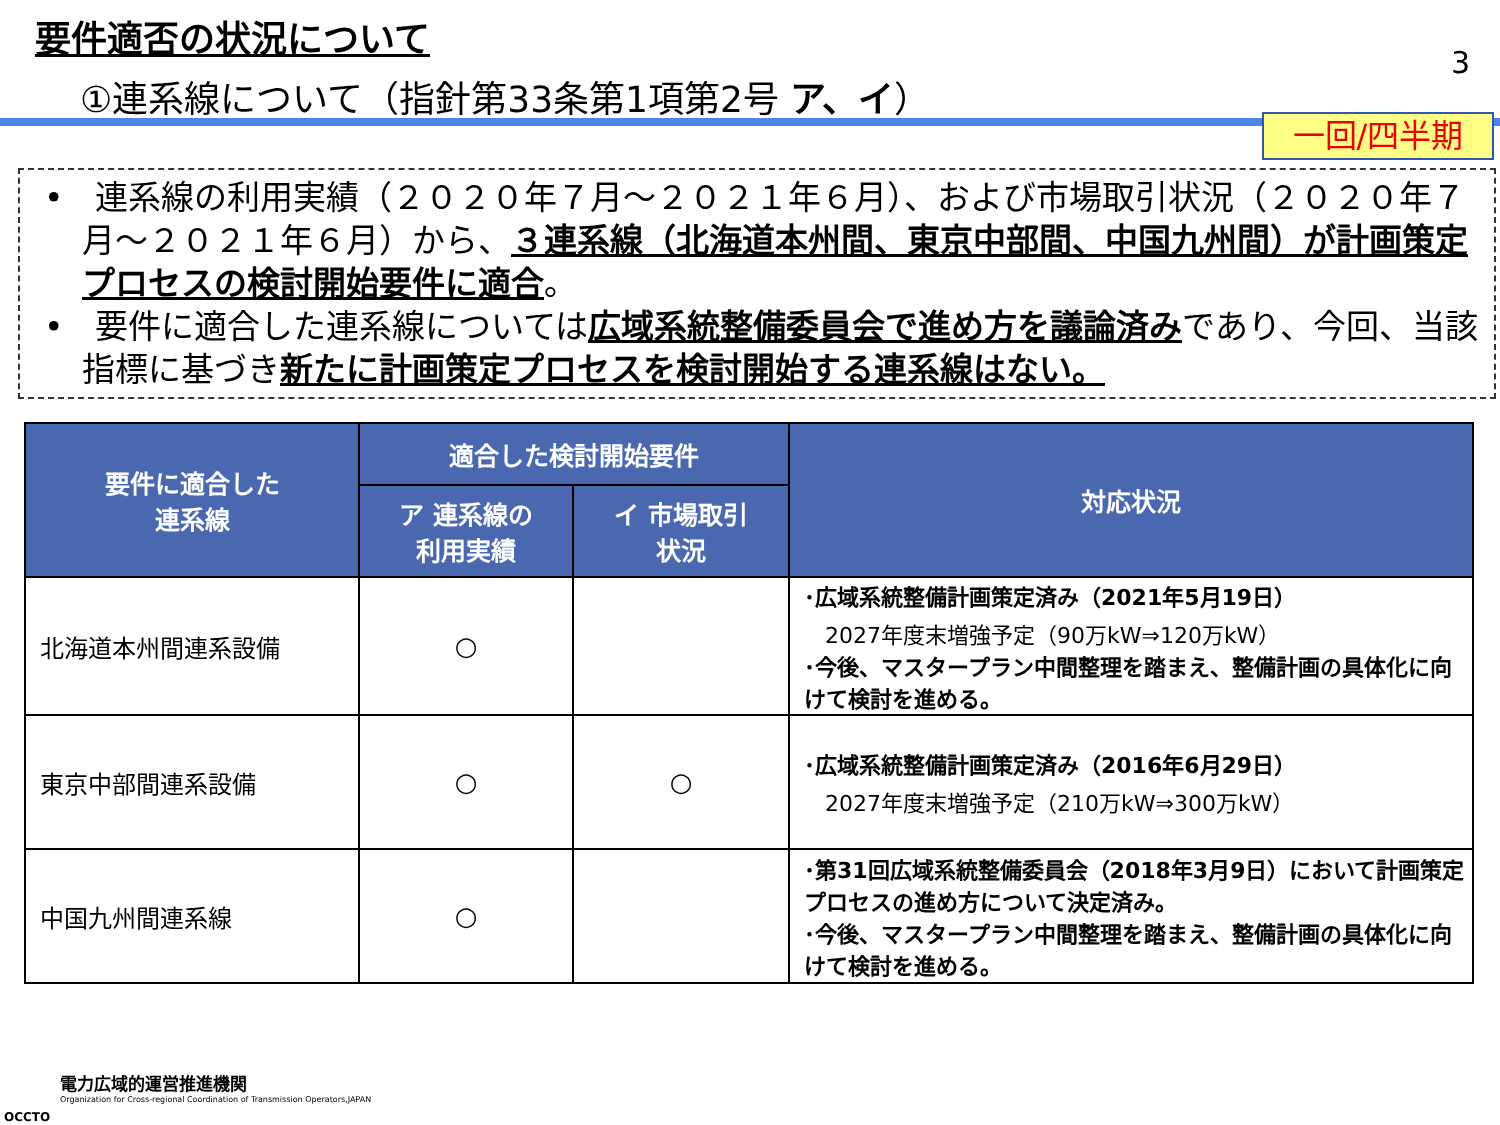要件適否の状況について
①連系線について（指針第33条第1項第2号 ア、イ）
3
一回/四半期
• 連系線の利用実績（２０２０年７月～２０２１年６月）、および市場取引状況（２０２０年７月～２０２１年６月）から、３連系線（北海道本州間、東京中部間、中国九州間）が計画策定プロセスの検討開始要件に適合。
• 要件に適合した連系線については広域系統整備委員会で進め方を議論済みであり、今回、当該指標に基づき新たに計画策定プロセスを検討開始する連系線はない。
| 要件に適合した 連系線 | 適合した検討開始要件 | | 対応状況 |
| --- | --- | --- | --- |
| | ア 連系線の 利用実績 | イ 市場取引 状況 | |
| 北海道本州間連系設備 | ○ | | ･広域系統整備計画策定済み（2021年5月19日） 2027年度末増強予定（90万kW⇒120万kW） ･今後、マスタープラン中間整理を踏まえ、整備計画の具体化に向けて検討を進める。 |
| 東京中部間連系設備 | ○ | ○ | ･広域系統整備計画策定済み（2016年6月29日） 2027年度末増強予定（210万kW⇒300万kW） |
| 中国九州間連系線 | ○ | | ･第31回広域系統整備委員会（2018年3月9日）において計画策定プロセスの進め方について決定済み。 ･今後、マスタープラン中間整理を踏まえ、整備計画の具体化に向けて検討を進める。 |
電力広域的運営推進機関
Organization for Cross-regional Coordination of Transmission Operators,JAPAN
OCCTO